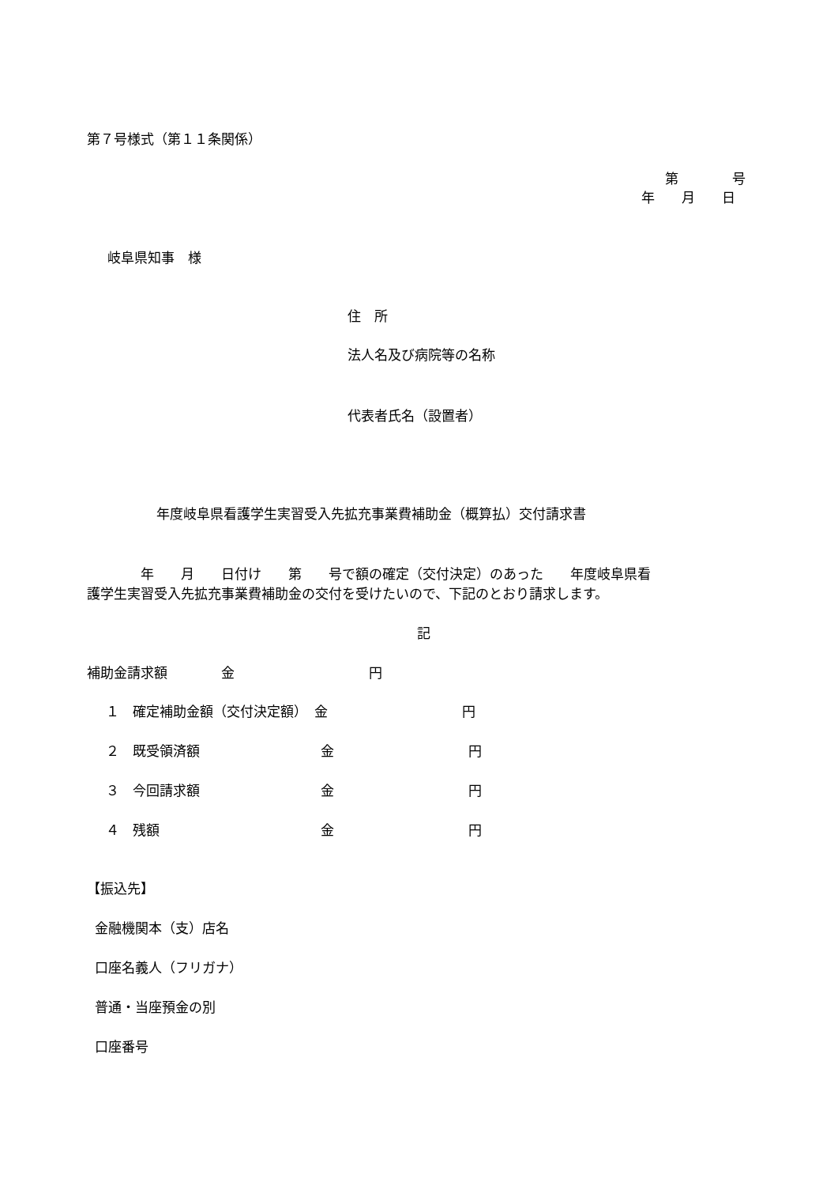第７号様式（第１１条関係）
第　　　　号
年　　月　　日
岐阜県知事　様
住　所
法人名及び病院等の名称
代表者氏名（設置者）
年度岐阜県看護学生実習受入先拡充事業費補助金（概算払）交付請求書
　　　　年　　月　　日付け　　第　　号で額の確定（交付決定）のあった　　年度岐阜県看
護学生実習受入先拡充事業費補助金の交付を受けたいので、下記のとおり請求します。
記
補助金請求額　　　　金　　　　　　　　　　円
１　確定補助金額（交付決定額）　金　　　　　　　　　　円
２　既受領済額　　　　　　　　　金　　　　　　　　　　円
３　今回請求額　　　　　　　　　金　　　　　　　　　　円
４　残額　　　　　　　　　　　　金　　　　　　　　　　円
【振込先】
金融機関本（支）店名
口座名義人（フリガナ）
普通・当座預金の別
口座番号